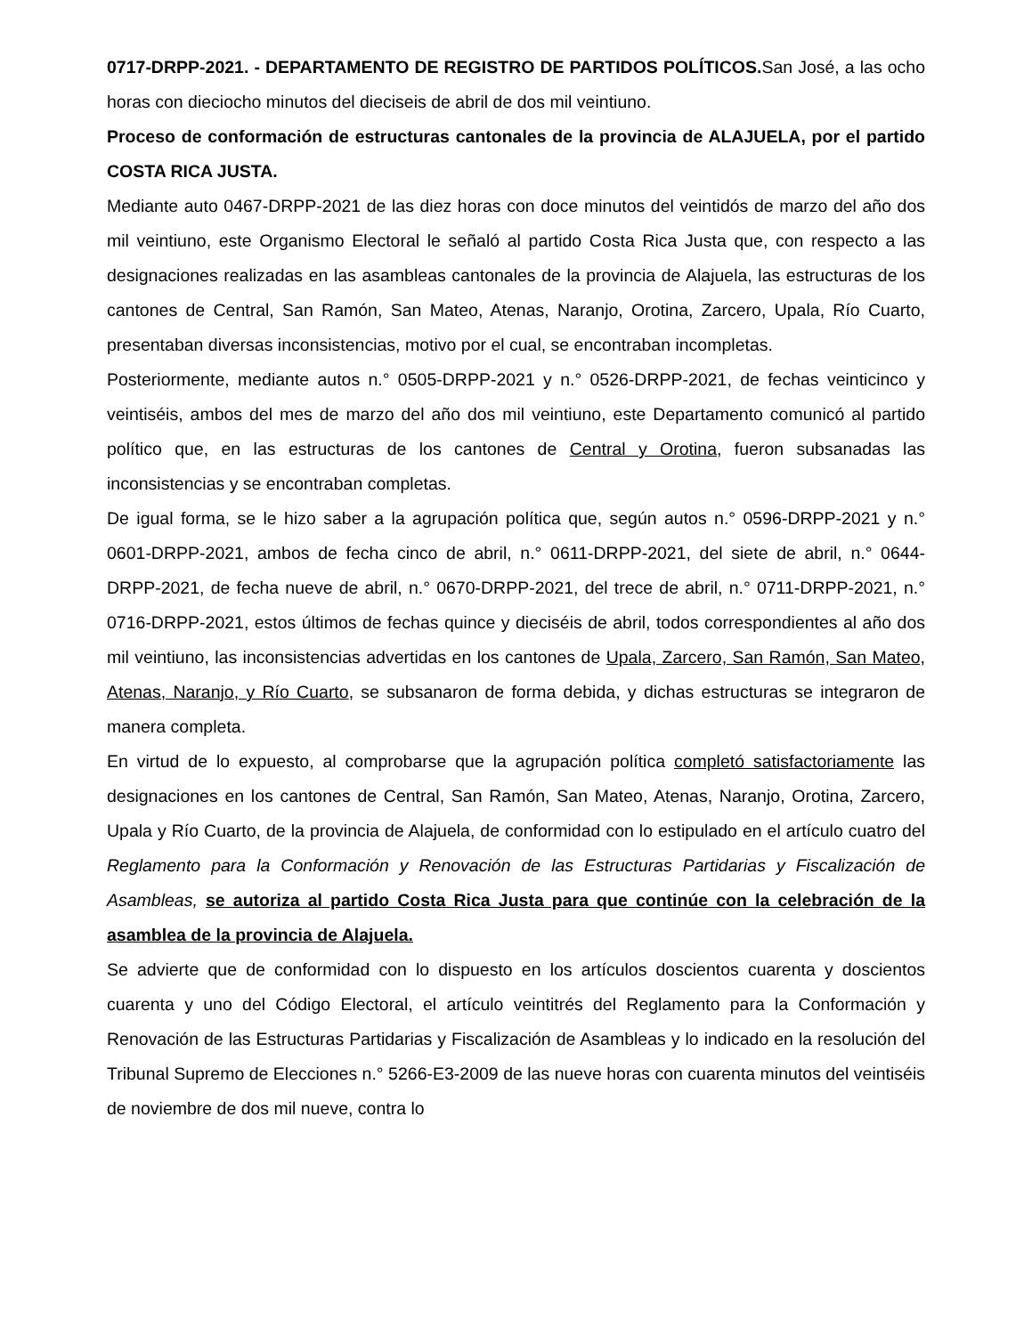0717-DRPP-2021. - DEPARTAMENTO DE REGISTRO DE PARTIDOS POLÍTICOS. San José, a las ocho horas con dieciocho minutos del dieciseis de abril de dos mil veintiuno.
Proceso de conformación de estructuras cantonales de la provincia de ALAJUELA, por el partido COSTA RICA JUSTA.
Mediante auto 0467-DRPP-2021 de las diez horas con doce minutos del veintidós de marzo del año dos mil veintiuno, este Organismo Electoral le señaló al partido Costa Rica Justa que, con respecto a las designaciones realizadas en las asambleas cantonales de la provincia de Alajuela, las estructuras de los cantones de Central, San Ramón, San Mateo, Atenas, Naranjo, Orotina, Zarcero, Upala, Río Cuarto, presentaban diversas inconsistencias, motivo por el cual, se encontraban incompletas.
Posteriormente, mediante autos n.° 0505-DRPP-2021 y n.° 0526-DRPP-2021, de fechas veinticinco y veintiséis, ambos del mes de marzo del año dos mil veintiuno, este Departamento comunicó al partido político que, en las estructuras de los cantones de Central y Orotina, fueron subsanadas las inconsistencias y se encontraban completas.
De igual forma, se le hizo saber a la agrupación política que, según autos n.° 0596-DRPP-2021 y n.° 0601-DRPP-2021, ambos de fecha cinco de abril, n.° 0611-DRPP-2021, del siete de abril, n.° 0644-DRPP-2021, de fecha nueve de abril, n.° 0670-DRPP-2021, del trece de abril, n.° 0711-DRPP-2021, n.° 0716-DRPP-2021, estos últimos de fechas quince y dieciséis de abril, todos correspondientes al año dos mil veintiuno, las inconsistencias advertidas en los cantones de Upala, Zarcero, San Ramón, San Mateo, Atenas, Naranjo, y Río Cuarto, se subsanaron de forma debida, y dichas estructuras se integraron de manera completa.
En virtud de lo expuesto, al comprobarse que la agrupación política completó satisfactoriamente las designaciones en los cantones de Central, San Ramón, San Mateo, Atenas, Naranjo, Orotina, Zarcero, Upala y Río Cuarto, de la provincia de Alajuela, de conformidad con lo estipulado en el artículo cuatro del Reglamento para la Conformación y Renovación de las Estructuras Partidarias y Fiscalización de Asambleas, se autoriza al partido Costa Rica Justa para que continúe con la celebración de la asamblea de la provincia de Alajuela.
Se advierte que de conformidad con lo dispuesto en los artículos doscientos cuarenta y doscientos cuarenta y uno del Código Electoral, el artículo veintitrés del Reglamento para la Conformación y Renovación de las Estructuras Partidarias y Fiscalización de Asambleas y lo indicado en la resolución del Tribunal Supremo de Elecciones n.° 5266-E3-2009 de las nueve horas con cuarenta minutos del veintiséis de noviembre de dos mil nueve, contra lo